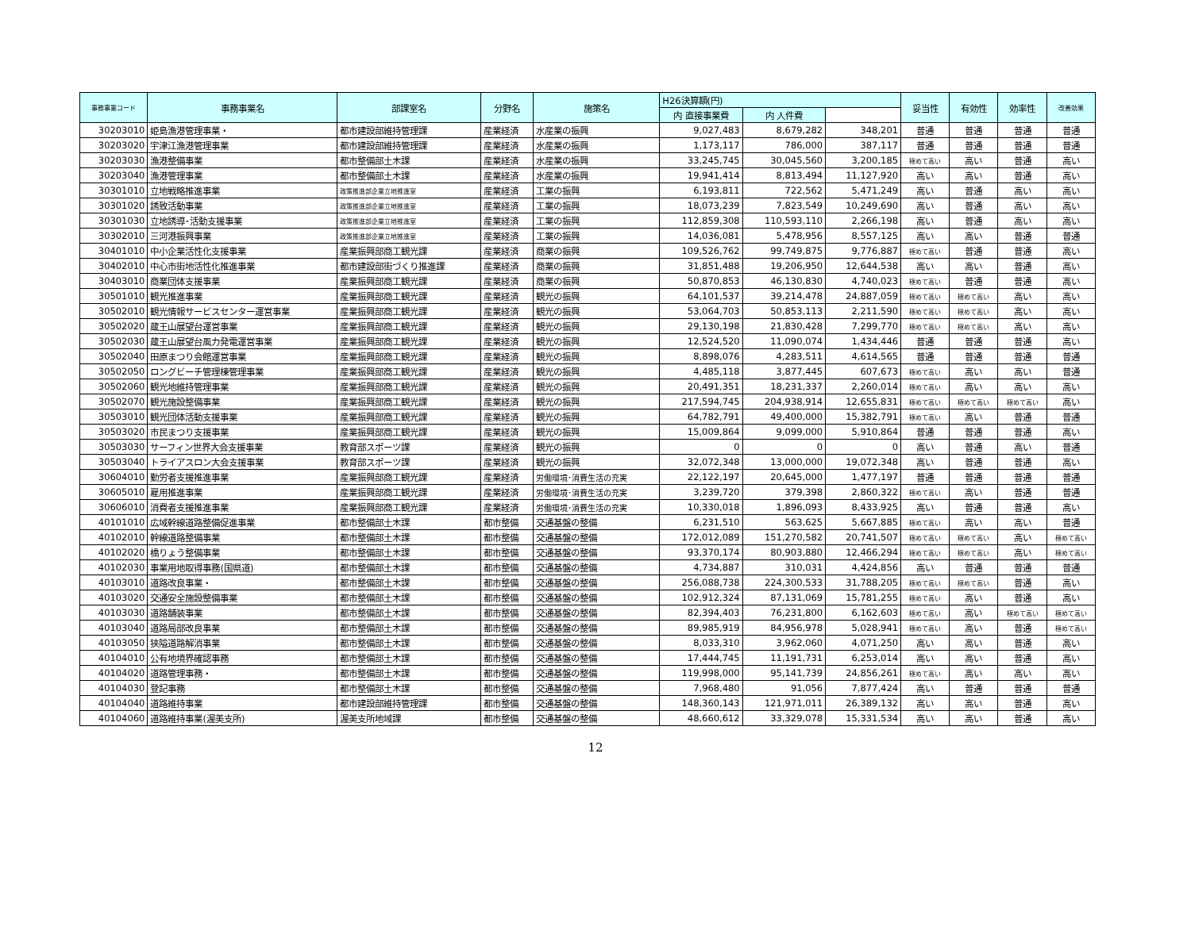| 事務事業コード | 事務事業名 | 部課室名 | 分野名 | 施策名 | H26決算額(円) | | | 妥当性 | 有効性 | 効率性 | 改善効果 |
| --- | --- | --- | --- | --- | --- | --- | --- | --- | --- | --- | --- |
| | | | | | 内 直接事業費 | 内 人件費 | | | | | |
| 30203010 | 姫島漁港管理事業・ | 都市建設部維持管理課 | 産業経済 | 水産業の振興 | 9,027,483 | 8,679,282 | 348,201 | 普通 | 普通 | 普通 | 普通 |
| 30203020 | 宇津江漁港管理事業 | 都市建設部維持管理課 | 産業経済 | 水産業の振興 | 1,173,117 | 786,000 | 387,117 | 普通 | 普通 | 普通 | 普通 |
| 30203030 | 漁港整備事業 | 都市整備部土木課 | 産業経済 | 水産業の振興 | 33,245,745 | 30,045,560 | 3,200,185 | 極めて高い | 高い | 普通 | 高い |
| 30203040 | 漁港管理事業 | 都市整備部土木課 | 産業経済 | 水産業の振興 | 19,941,414 | 8,813,494 | 11,127,920 | 高い | 高い | 普通 | 高い |
| 30301010 | 立地戦略推進事業 | 政策推進部企業立地推進室 | 産業経済 | 工業の振興 | 6,193,811 | 722,562 | 5,471,249 | 高い | 普通 | 高い | 高い |
| 30301020 | 誘致活動事業 | 政策推進部企業立地推進室 | 産業経済 | 工業の振興 | 18,073,239 | 7,823,549 | 10,249,690 | 高い | 普通 | 高い | 高い |
| 30301030 | 立地誘導･活動支援事業 | 政策推進部企業立地推進室 | 産業経済 | 工業の振興 | 112,859,308 | 110,593,110 | 2,266,198 | 高い | 普通 | 高い | 高い |
| 30302010 | 三河港振興事業 | 政策推進部企業立地推進室 | 産業経済 | 工業の振興 | 14,036,081 | 5,478,956 | 8,557,125 | 高い | 高い | 普通 | 普通 |
| 30401010 | 中小企業活性化支援事業 | 産業振興部商工観光課 | 産業経済 | 商業の振興 | 109,526,762 | 99,749,875 | 9,776,887 | 極めて高い | 普通 | 普通 | 高い |
| 30402010 | 中心市街地活性化推進事業 | 都市建設部街づくり推進課 | 産業経済 | 商業の振興 | 31,851,488 | 19,206,950 | 12,644,538 | 高い | 高い | 普通 | 高い |
| 30403010 | 商業団体支援事業 | 産業振興部商工観光課 | 産業経済 | 商業の振興 | 50,870,853 | 46,130,830 | 4,740,023 | 極めて高い | 普通 | 普通 | 高い |
| 30501010 | 観光推進事業 | 産業振興部商工観光課 | 産業経済 | 観光の振興 | 64,101,537 | 39,214,478 | 24,887,059 | 極めて高い | 極めて高い | 高い | 高い |
| 30502010 | 観光情報サービスセンター運営事業 | 産業振興部商工観光課 | 産業経済 | 観光の振興 | 53,064,703 | 50,853,113 | 2,211,590 | 極めて高い | 極めて高い | 高い | 高い |
| 30502020 | 蔵王山展望台運営事業 | 産業振興部商工観光課 | 産業経済 | 観光の振興 | 29,130,198 | 21,830,428 | 7,299,770 | 極めて高い | 極めて高い | 高い | 高い |
| 30502030 | 蔵王山展望台風力発電運営事業 | 産業振興部商工観光課 | 産業経済 | 観光の振興 | 12,524,520 | 11,090,074 | 1,434,446 | 普通 | 普通 | 普通 | 高い |
| 30502040 | 田原まつり会館運営事業 | 産業振興部商工観光課 | 産業経済 | 観光の振興 | 8,898,076 | 4,283,511 | 4,614,565 | 普通 | 普通 | 普通 | 普通 |
| 30502050 | ロングビーチ管理棟管理事業 | 産業振興部商工観光課 | 産業経済 | 観光の振興 | 4,485,118 | 3,877,445 | 607,673 | 極めて高い | 高い | 高い | 普通 |
| 30502060 | 観光地維持管理事業 | 産業振興部商工観光課 | 産業経済 | 観光の振興 | 20,491,351 | 18,231,337 | 2,260,014 | 極めて高い | 高い | 高い | 高い |
| 30502070 | 観光施設整備事業 | 産業振興部商工観光課 | 産業経済 | 観光の振興 | 217,594,745 | 204,938,914 | 12,655,831 | 極めて高い | 極めて高い | 極めて高い | 高い |
| 30503010 | 観光団体活動支援事業 | 産業振興部商工観光課 | 産業経済 | 観光の振興 | 64,782,791 | 49,400,000 | 15,382,791 | 極めて高い | 高い | 普通 | 普通 |
| 30503020 | 市民まつり支援事業 | 産業振興部商工観光課 | 産業経済 | 観光の振興 | 15,009,864 | 9,099,000 | 5,910,864 | 普通 | 普通 | 普通 | 高い |
| 30503030 | サーフィン世界大会支援事業 | 教育部スポーツ課 | 産業経済 | 観光の振興 | 0 | 0 | 0 | 高い | 普通 | 高い | 普通 |
| 30503040 | トライアスロン大会支援事業 | 教育部スポーツ課 | 産業経済 | 観光の振興 | 32,072,348 | 13,000,000 | 19,072,348 | 高い | 普通 | 普通 | 高い |
| 30604010 | 勤労者支援推進事業 | 産業振興部商工観光課 | 産業経済 | 労働環境･消費生活の充実 | 22,122,197 | 20,645,000 | 1,477,197 | 普通 | 普通 | 普通 | 普通 |
| 30605010 | 雇用推進事業 | 産業振興部商工観光課 | 産業経済 | 労働環境･消費生活の充実 | 3,239,720 | 379,398 | 2,860,322 | 極めて高い | 高い | 普通 | 普通 |
| 30606010 | 消費者支援推進事業 | 産業振興部商工観光課 | 産業経済 | 労働環境･消費生活の充実 | 10,330,018 | 1,896,093 | 8,433,925 | 高い | 普通 | 普通 | 高い |
| 40101010 | 広域幹線道路整備促進事業 | 都市整備部土木課 | 都市整備 | 交通基盤の整備 | 6,231,510 | 563,625 | 5,667,885 | 極めて高い | 高い | 高い | 普通 |
| 40102010 | 幹線道路整備事業 | 都市整備部土木課 | 都市整備 | 交通基盤の整備 | 172,012,089 | 151,270,582 | 20,741,507 | 極めて高い | 極めて高い | 高い | 極めて高い |
| 40102020 | 橋りょう整備事業 | 都市整備部土木課 | 都市整備 | 交通基盤の整備 | 93,370,174 | 80,903,880 | 12,466,294 | 極めて高い | 極めて高い | 高い | 極めて高い |
| 40102030 | 事業用地取得事務(国県道) | 都市整備部土木課 | 都市整備 | 交通基盤の整備 | 4,734,887 | 310,031 | 4,424,856 | 高い | 普通 | 普通 | 普通 |
| 40103010 | 道路改良事業・ | 都市整備部土木課 | 都市整備 | 交通基盤の整備 | 256,088,738 | 224,300,533 | 31,788,205 | 極めて高い | 極めて高い | 普通 | 高い |
| 40103020 | 交通安全施設整備事業 | 都市整備部土木課 | 都市整備 | 交通基盤の整備 | 102,912,324 | 87,131,069 | 15,781,255 | 極めて高い | 高い | 普通 | 高い |
| 40103030 | 道路舗装事業 | 都市整備部土木課 | 都市整備 | 交通基盤の整備 | 82,394,403 | 76,231,800 | 6,162,603 | 極めて高い | 高い | 極めて高い | 極めて高い |
| 40103040 | 道路局部改良事業 | 都市整備部土木課 | 都市整備 | 交通基盤の整備 | 89,985,919 | 84,956,978 | 5,028,941 | 極めて高い | 高い | 普通 | 極めて高い |
| 40103050 | 狭隘道路解消事業 | 都市整備部土木課 | 都市整備 | 交通基盤の整備 | 8,033,310 | 3,962,060 | 4,071,250 | 高い | 高い | 普通 | 高い |
| 40104010 | 公有地境界確認事務 | 都市整備部土木課 | 都市整備 | 交通基盤の整備 | 17,444,745 | 11,191,731 | 6,253,014 | 高い | 高い | 普通 | 高い |
| 40104020 | 道路管理事務・ | 都市整備部土木課 | 都市整備 | 交通基盤の整備 | 119,998,000 | 95,141,739 | 24,856,261 | 極めて高い | 高い | 高い | 高い |
| 40104030 | 登記事務 | 都市整備部土木課 | 都市整備 | 交通基盤の整備 | 7,968,480 | 91,056 | 7,877,424 | 高い | 普通 | 普通 | 普通 |
| 40104040 | 道路維持事業 | 都市建設部維持管理課 | 都市整備 | 交通基盤の整備 | 148,360,143 | 121,971,011 | 26,389,132 | 高い | 高い | 普通 | 高い |
| 40104060 | 道路維持事業(渥美支所) | 渥美支所地域課 | 都市整備 | 交通基盤の整備 | 48,660,612 | 33,329,078 | 15,331,534 | 高い | 高い | 普通 | 高い |
12